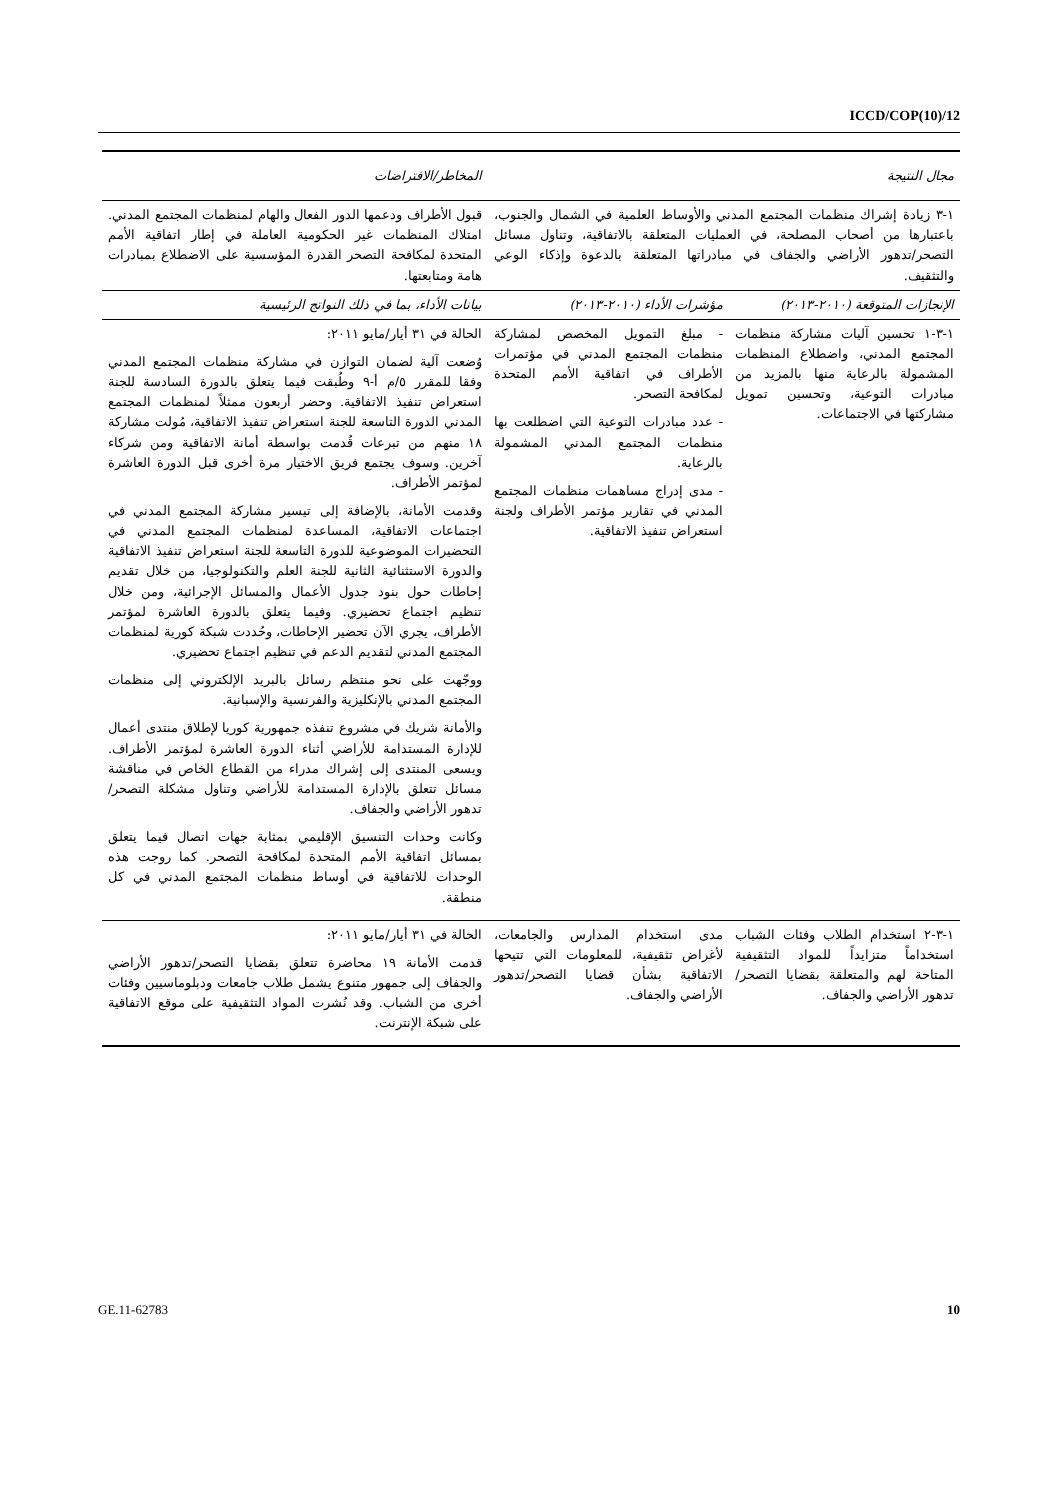ICCD/COP(10)/12
| مجال النتيجة | | المخاطر/الافتراضات |
| --- | --- | --- |
| ١-٣ زيادة إشراك منظمات المجتمع المدني والأوساط العلمية في الشمال والجنوب، باعتبارها من أصحاب المصلحة، في العمليات المتعلقة بالاتفاقية، وتناول مسائل التصحر/تدهور الأراضي والجفاف في مبادراتها المتعلقة بالدعوة وإذكاء الوعي والتثقيف. | | قبول الأطراف ودعمها الدور الفعال والهام لمنظمات المجتمع المدني. امتلاك المنظمات غير الحكومية العاملة في إطار اتفاقية الأمم المتحدة لمكافحة التصحر القدرة المؤسسية على الاضطلاع بمبادرات هامة ومتابعتها. |
| الإنجازات المتوقعة (٢٠١٠-٢٠١٣) | مؤشرات الأداء (٢٠١٠-٢٠١٣) | بيانات الأداء، بما في ذلك النواتج الرئيسية |
| ١-٣-١ تحسين آليات مشاركة منظمات المجتمع المدني، واضطلاع المنظمات المشمولة بالرعاية منها بالمزيد من مبادرات التوعية، وتحسين تمويل مشاركتها في الاجتماعات. | - مبلغ التمويل المخصص لمشاركة منظمات المجتمع المدني في مؤتمرات الأطراف في اتفاقية الأمم المتحدة لمكافحة التصحر. - عدد مبادرات التوعية التي اضطلعت بها منظمات المجتمع المدني المشمولة بالرعاية. - مدى إدراج مساهمات منظمات المجتمع المدني في تقارير مؤتمر الأطراف ولجنة استعراض تنفيذ الاتفاقية. | الحالة في ٣١ أيار/مايو ٢٠١١: وُضعت آلية لضمان التوازن في مشاركة منظمات المجتمع المدني وفقا للمقرر ٥/م أ-٩ وطُبقت فيما يتعلق بالدورة السادسة للجنة استعراض تنفيذ الاتفاقية. وحضر أربعون ممثلاً لمنظمات المجتمع المدني الدورة التاسعة للجنة استعراض تنفيذ الاتفاقية، مُولت مشاركة ١٨ منهم من تبرعات قُدمت بواسطة أمانة الاتفاقية ومن شركاء آخرين. وسوف يجتمع فريق الاختيار مرة أخرى قبل الدورة العاشرة لمؤتمر الأطراف. وقدمت الأمانة، بالإضافة إلى تيسير مشاركة المجتمع المدني في اجتماعات الاتفاقية، المساعدة لمنظمات المجتمع المدني في التحضيرات الموضوعية للدورة التاسعة للجنة استعراض تنفيذ الاتفاقية والدورة الاستثنائية الثانية للجنة العلم والتكنولوجيا، من خلال تقديم إحاطات حول بنود جدول الأعمال والمسائل الإجرائية، ومن خلال تنظيم اجتماع تحضيري. وفيما يتعلق بالدورة العاشرة لمؤتمر الأطراف، يجري الآن تحضير الإحاطات، وحُددت شبكة كورية لمنظمات المجتمع المدني لتقديم الدعم في تنظيم اجتماع تحضيري. ووجّهت على نحو منتظم رسائل بالبريد الإلكتروني إلى منظمات المجتمع المدني بالإنكليزية والفرنسية والإسبانية. والأمانة شريك في مشروع تنفذه جمهورية كوريا لإطلاق منتدى أعمال للإدارة المستدامة للأراضي أثناء الدورة العاشرة لمؤتمر الأطراف. ويسعى المنتدى إلى إشراك مدراء من القطاع الخاص في مناقشة مسائل تتعلق بالإدارة المستدامة للأراضي وتناول مشكلة التصحر/تدهور الأراضي والجفاف. وكانت وحدات التنسيق الإقليمي بمثابة جهات اتصال فيما يتعلق بمسائل اتفاقية الأمم المتحدة لمكافحة التصحر. كما روجت هذه الوحدات للاتفاقية في أوساط منظمات المجتمع المدني في كل منطقة. |
| ١-٣-٢ استخدام الطلاب وفئات الشباب استخداماً متزايداً للمواد التثقيفية المتاحة لهم والمتعلقة بقضايا التصحر/تدهور الأراضي والجفاف. | مدى استخدام المدارس والجامعات، لأغراض تثقيفية، للمعلومات التي تتيحها الاتفاقية بشأن قضايا التصحر/تدهور الأراضي والجفاف. | الحالة في ٣١ أيار/مايو ٢٠١١: قدمت الأمانة ١٩ محاضرة تتعلق بقضايا التصحر/تدهور الأراضي والجفاف إلى جمهور متنوع يشمل طلاب جامعات ودبلوماسيين وفئات أخرى من الشباب. وقد نُشرت المواد التثقيفية على موقع الاتفاقية على شبكة الإنترنت. |
GE.11-62783 10